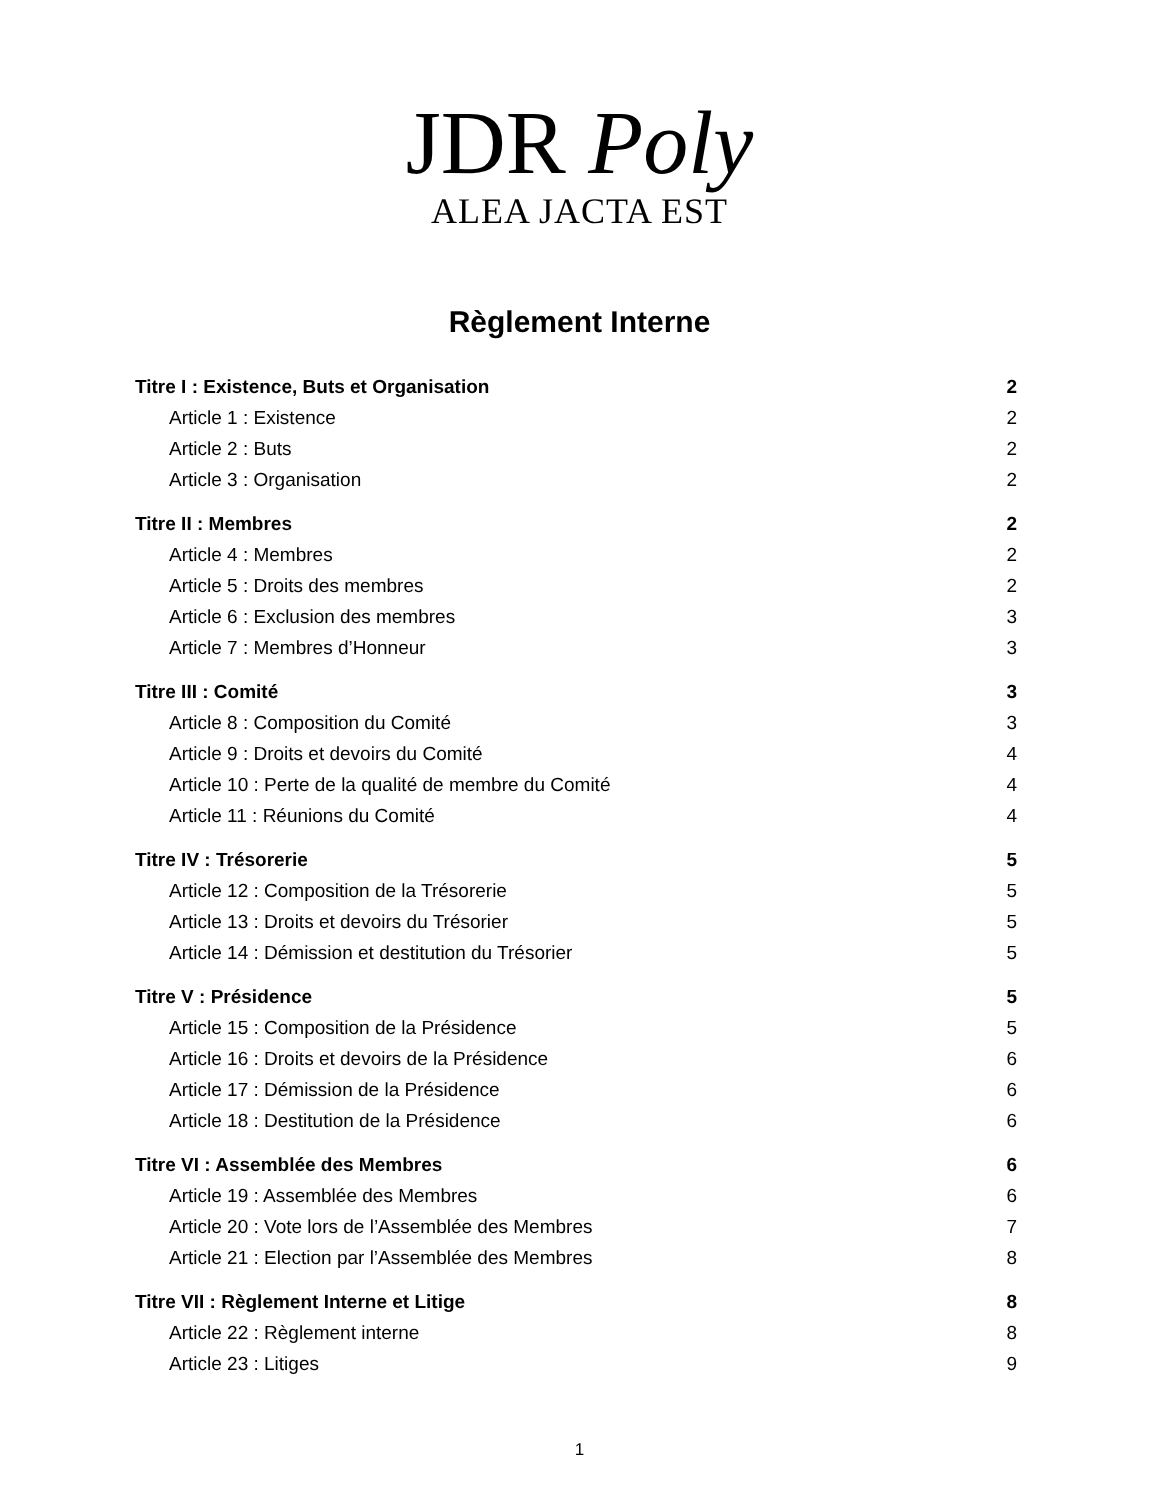JDR Poly
ALEA JACTA EST
Règlement Interne
Titre I : Existence, Buts et Organisation 2
Article 1 : Existence 2
Article 2 : Buts 2
Article 3 : Organisation 2
Titre II : Membres 2
Article 4 : Membres 2
Article 5 : Droits des membres 2
Article 6 : Exclusion des membres 3
Article 7 : Membres d’Honneur 3
Titre III : Comité 3
Article 8 : Composition du Comité 3
Article 9 : Droits et devoirs du Comité 4
Article 10 : Perte de la qualité de membre du Comité 4
Article 11 : Réunions du Comité 4
Titre IV : Trésorerie 5
Article 12 : Composition de la Trésorerie 5
Article 13 : Droits et devoirs du Trésorier 5
Article 14 : Démission et destitution du Trésorier 5
Titre V : Présidence 5
Article 15 : Composition de la Présidence 5
Article 16 : Droits et devoirs de la Présidence 6
Article 17 : Démission de la Présidence 6
Article 18 : Destitution de la Présidence 6
Titre VI : Assemblée des Membres 6
Article 19 : Assemblée des Membres 6
Article 20 : Vote lors de l’Assemblée des Membres 7
Article 21 : Election par l’Assemblée des Membres 8
Titre VII : Règlement Interne et Litige 8
Article 22 : Règlement interne 8
Article 23 : Litiges 9
1